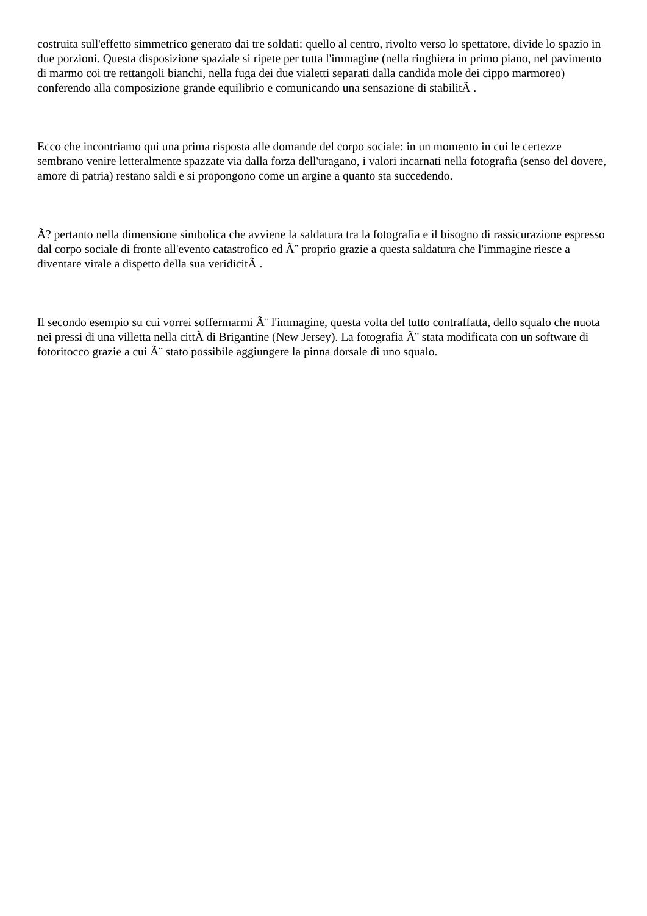costruita sull'effetto simmetrico generato dai tre soldati: quello al centro, rivolto verso lo spettatore, divide lo spazio in due porzioni. Questa disposizione spaziale si ripete per tutta l'immagine (nella ringhiera in primo piano, nel pavimento di marmo coi tre rettangoli bianchi, nella fuga dei due vialetti separati dalla candida mole dei cippo marmoreo) conferendo alla composizione grande equilibrio e comunicando una sensazione di stabilitÃ .
Ecco che incontriamo qui una prima risposta alle domande del corpo sociale: in un momento in cui le certezze sembrano venire letteralmente spazzate via dalla forza dell'uragano, i valori incarnati nella fotografia (senso del dovere, amore di patria) restano saldi e si propongono come un argine a quanto sta succedendo.
Ã? pertanto nella dimensione simbolica che avviene la saldatura tra la fotografia e il bisogno di rassicurazione espresso dal corpo sociale di fronte all'evento catastrofico ed Ã¨ proprio grazie a questa saldatura che l'immagine riesce a diventare virale a dispetto della sua veridicitÃ .
Il secondo esempio su cui vorrei soffermarmi Ã¨ l'immagine, questa volta del tutto contraffatta, dello squalo che nuota nei pressi di una villetta nella cittÃ di Brigantine (New Jersey). La fotografia Ã¨ stata modificata con un software di fotoritocco grazie a cui Ã¨ stato possibile aggiungere la pinna dorsale di uno squalo.